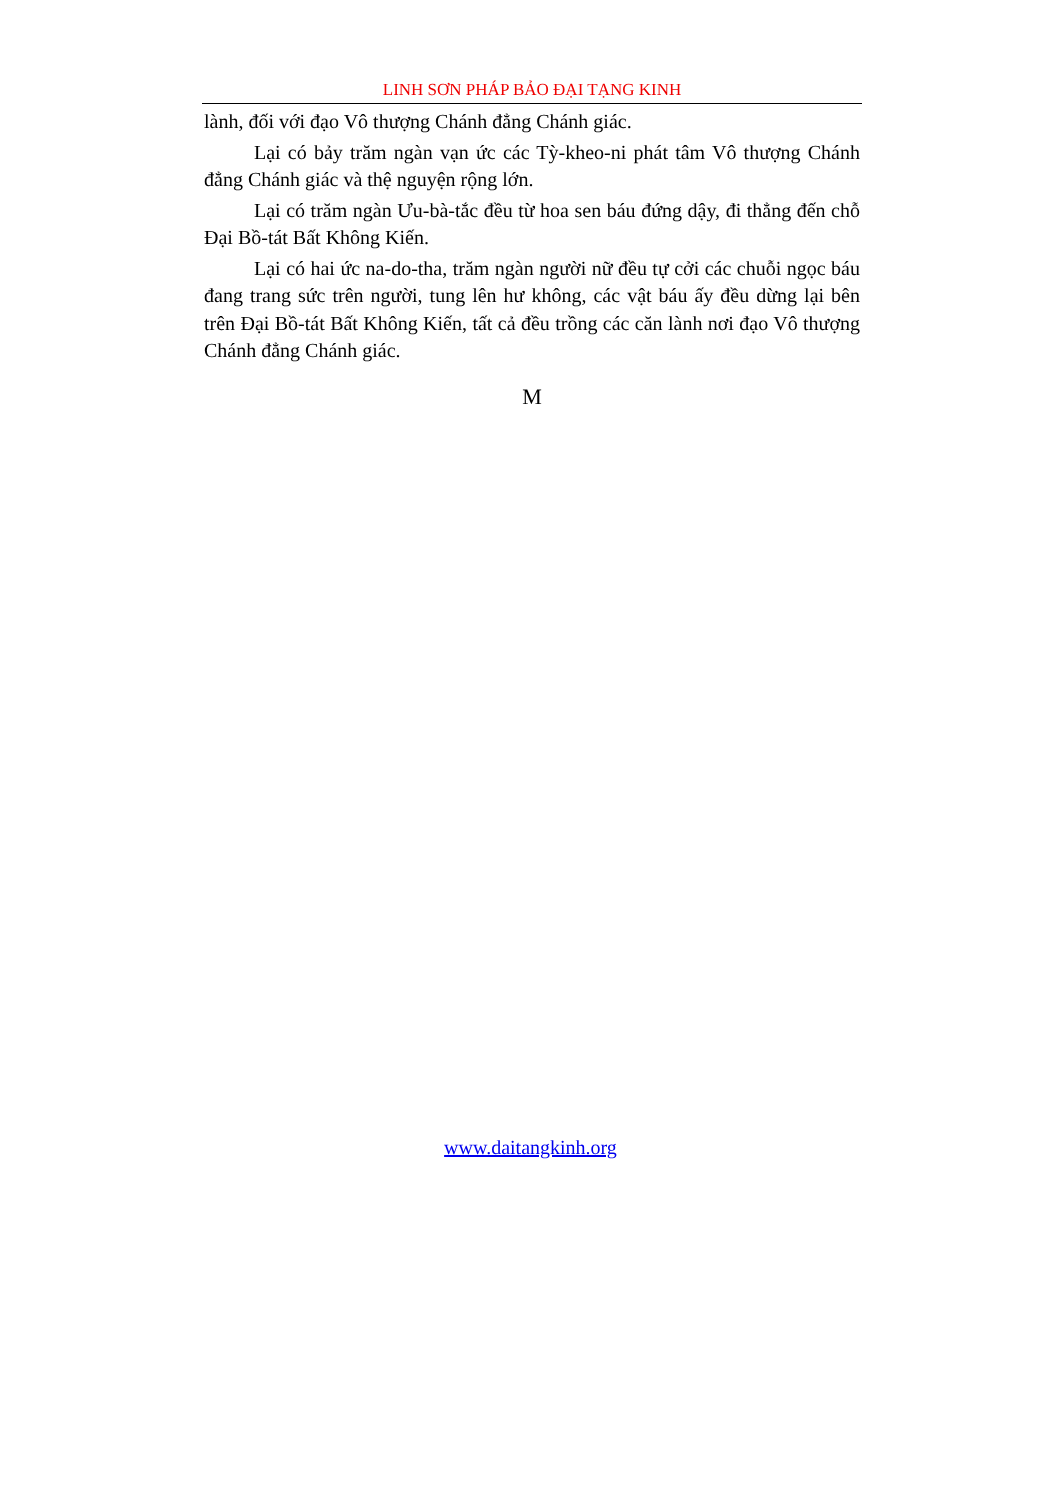LINH SƠN PHÁP BẢO ĐẠI TẠNG KINH
lành, đối với đạo Vô thượng Chánh đẳng Chánh giác.
Lại có bảy trăm ngàn vạn ức các Tỳ-kheo-ni phát tâm Vô thượng Chánh đẳng Chánh giác và thệ nguyện rộng lớn.
Lại có trăm ngàn Ưu-bà-tắc đều từ hoa sen báu đứng dậy, đi thẳng đến chỗ Đại Bồ-tát Bất Không Kiến.
Lại có hai ức na-do-tha, trăm ngàn người nữ đều tự cởi các chuỗi ngọc báu đang trang sức trên người, tung lên hư không, các vật báu ấy đều dừng lại bên trên Đại Bồ-tát Bất Không Kiến, tất cả đều trồng các căn lành nơi đạo Vô thượng Chánh đẳng Chánh giác.
M
www.daitangkinh.org